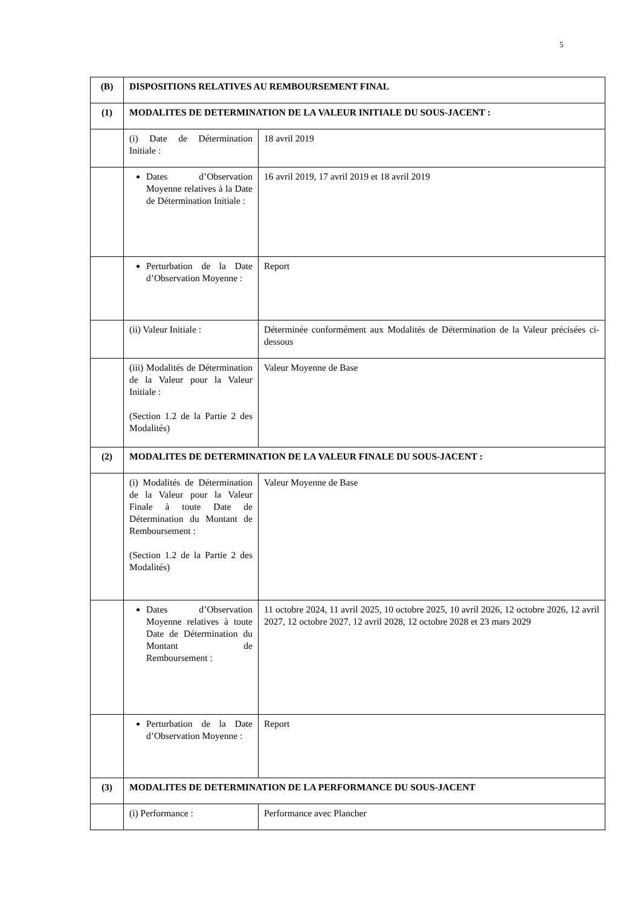5
| (B) | DISPOSITIONS RELATIVES AU REMBOURSEMENT FINAL | |
| (1) | MODALITES DE DETERMINATION DE LA VALEUR INITIALE DU SOUS-JACENT : | |
| | (i) Date de Détermination Initiale : | 18 avril 2019 |
| | Dates d’Observation Moyenne relatives à la Date de Détermination Initiale : | 16 avril 2019, 17 avril 2019 et 18 avril 2019 |
| | Perturbation de la Date d’Observation Moyenne : | Report |
| | (ii) Valeur Initiale : | Déterminée conformément aux Modalités de Détermination de la Valeur précisées ci-dessous |
| | (iii) Modalités de Détermination de la Valeur pour la Valeur Initiale : (Section 1.2 de la Partie 2 des Modalités) | Valeur Moyenne de Base |
| (2) | MODALITES DE DETERMINATION DE LA VALEUR FINALE DU SOUS-JACENT : | |
| | (i) Modalités de Détermination de la Valeur pour la Valeur Finale à toute Date de Détermination du Montant de Remboursement : (Section 1.2 de la Partie 2 des Modalités) | Valeur Moyenne de Base |
| | Dates d’Observation Moyenne relatives à toute Date de Détermination du Montant de Remboursement : | 11 octobre 2024, 11 avril 2025, 10 octobre 2025, 10 avril 2026, 12 octobre 2026, 12 avril 2027, 12 octobre 2027, 12 avril 2028, 12 octobre 2028 et 23 mars 2029 |
| | Perturbation de la Date d’Observation Moyenne : | Report |
| (3) | MODALITES DE DETERMINATION DE LA PERFORMANCE DU SOUS-JACENT | |
| | (i) Performance : | Performance avec Plancher |